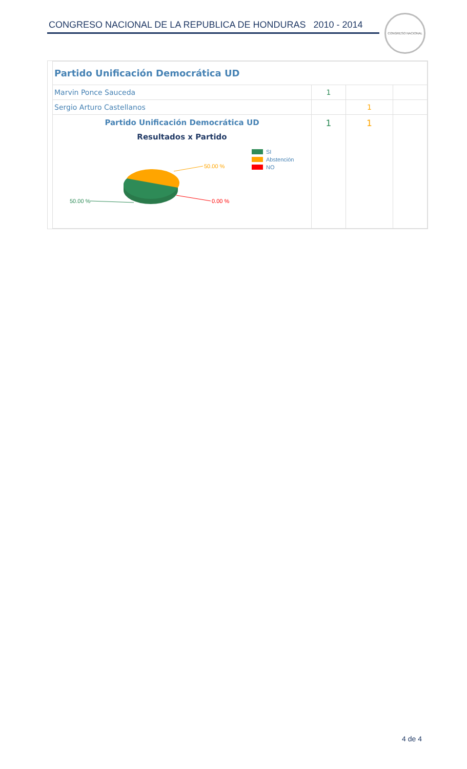CONGRESO NACIONAL DE LA REPUBLICA DE HONDURAS 2010 - 2014
CONGRESO NACIONAL
| Partido Unificación Democrática UD | | | |
| Marvin Ponce Sauceda | 1 | | |
| Sergio Arturo Castellanos | | 1 | |
| Partido Unificación Democrática UD Resultados x Partido 50.00 % 50.00 % 0.00 % SI Abstención NO | 1 | 1 | |
4 de 4